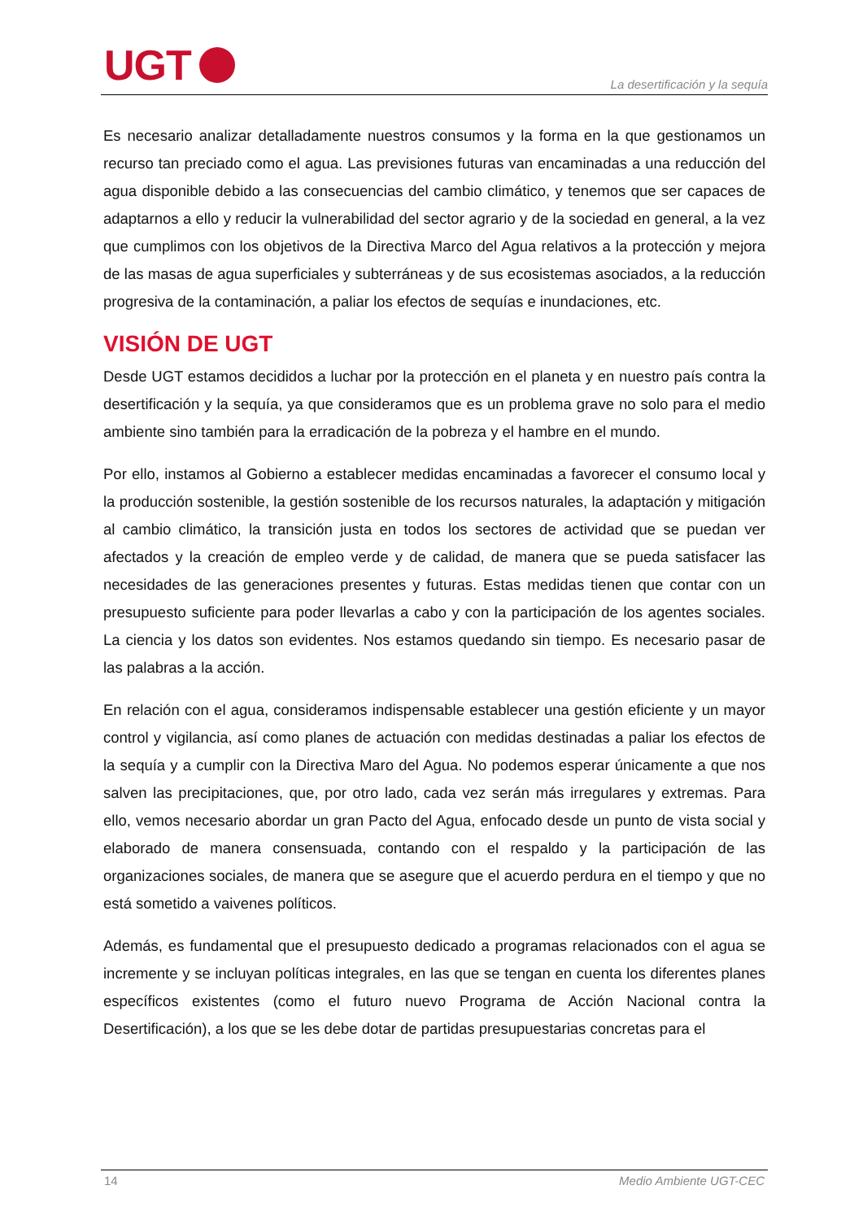UGT
La desertificación y la sequía
Es necesario analizar detalladamente nuestros consumos y la forma en la que gestionamos un recurso tan preciado como el agua. Las previsiones futuras van encaminadas a una reducción del agua disponible debido a las consecuencias del cambio climático, y tenemos que ser capaces de adaptarnos a ello y reducir la vulnerabilidad del sector agrario y de la sociedad en general, a la vez que cumplimos con los objetivos de la Directiva Marco del Agua relativos a la protección y mejora de las masas de agua superficiales y subterráneas y de sus ecosistemas asociados, a la reducción progresiva de la contaminación, a paliar los efectos de sequías e inundaciones, etc.
VISIÓN DE UGT
Desde UGT estamos decididos a luchar por la protección en el planeta y en nuestro país contra la desertificación y la sequía, ya que consideramos que es un problema grave no solo para el medio ambiente sino también para la erradicación de la pobreza y el hambre en el mundo.
Por ello, instamos al Gobierno a establecer medidas encaminadas a favorecer el consumo local y la producción sostenible, la gestión sostenible de los recursos naturales, la adaptación y mitigación al cambio climático, la transición justa en todos los sectores de actividad que se puedan ver afectados y la creación de empleo verde y de calidad, de manera que se pueda satisfacer las necesidades de las generaciones presentes y futuras. Estas medidas tienen que contar con un presupuesto suficiente para poder llevarlas a cabo y con la participación de los agentes sociales. La ciencia y los datos son evidentes. Nos estamos quedando sin tiempo. Es necesario pasar de las palabras a la acción.
En relación con el agua, consideramos indispensable establecer una gestión eficiente y un mayor control y vigilancia, así como planes de actuación con medidas destinadas a paliar los efectos de la sequía y a cumplir con la Directiva Maro del Agua. No podemos esperar únicamente a que nos salven las precipitaciones, que, por otro lado, cada vez serán más irregulares y extremas. Para ello, vemos necesario abordar un gran Pacto del Agua, enfocado desde un punto de vista social y elaborado de manera consensuada, contando con el respaldo y la participación de las organizaciones sociales, de manera que se asegure que el acuerdo perdura en el tiempo y que no está sometido a vaivenes políticos.
Además, es fundamental que el presupuesto dedicado a programas relacionados con el agua se incremente y se incluyan políticas integrales, en las que se tengan en cuenta los diferentes planes específicos existentes (como el futuro nuevo Programa de Acción Nacional contra la Desertificación), a los que se les debe dotar de partidas presupuestarias concretas para el
14 Medio Ambiente UGT-CEC